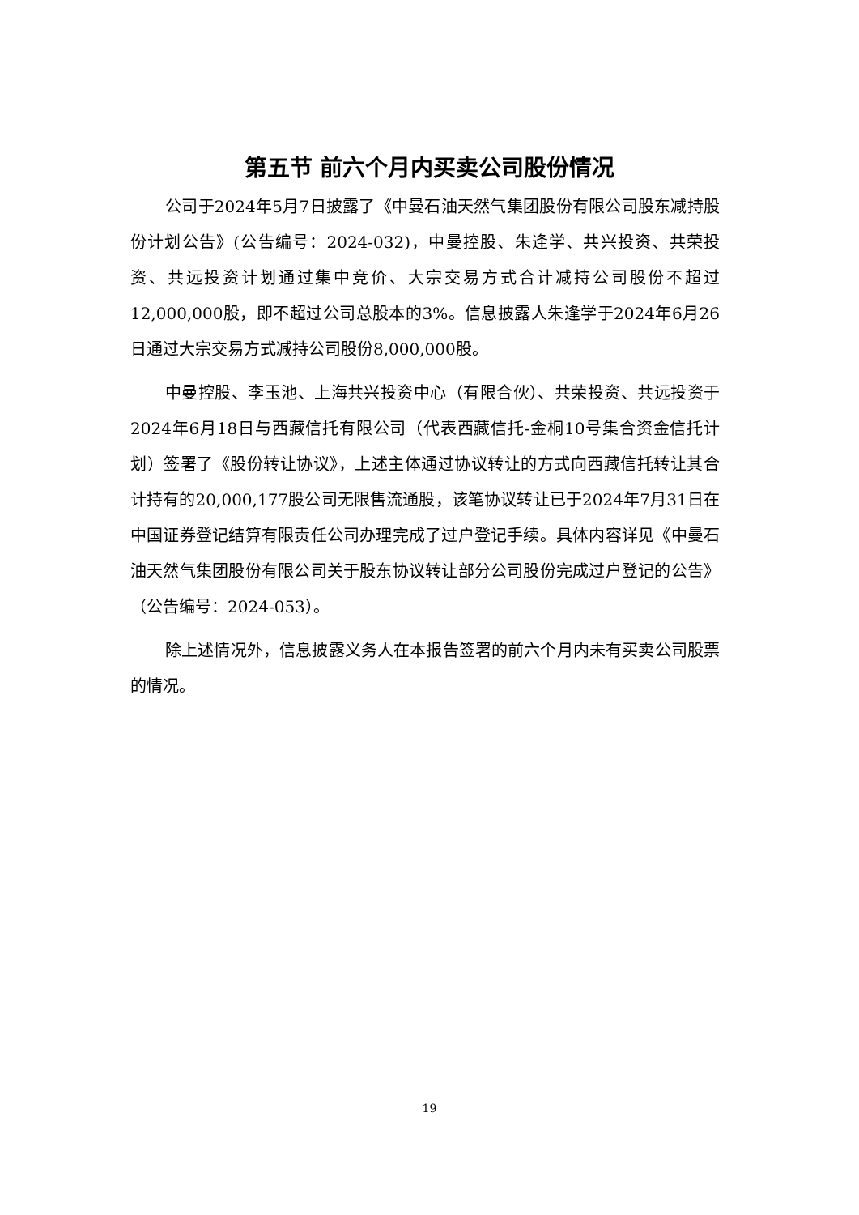第五节 前六个月内买卖公司股份情况
公司于2024年5月7日披露了《中曼石油天然气集团股份有限公司股东减持股份计划公告》(公告编号：2024-032)，中曼控股、朱逢学、共兴投资、共荣投资、共远投资计划通过集中竞价、大宗交易方式合计减持公司股份不超过12,000,000股，即不超过公司总股本的3%。信息披露人朱逢学于2024年6月26日通过大宗交易方式减持公司股份8,000,000股。
中曼控股、李玉池、上海共兴投资中心（有限合伙）、共荣投资、共远投资于2024年6月18日与西藏信托有限公司（代表西藏信托-金桐10号集合资金信托计划）签署了《股份转让协议》，上述主体通过协议转让的方式向西藏信托转让其合计持有的20,000,177股公司无限售流通股，该笔协议转让已于2024年7月31日在中国证券登记结算有限责任公司办理完成了过户登记手续。具体内容详见《中曼石油天然气集团股份有限公司关于股东协议转让部分公司股份完成过户登记的公告》（公告编号：2024-053）。
除上述情况外，信息披露义务人在本报告签署的前六个月内未有买卖公司股票的情况。
19